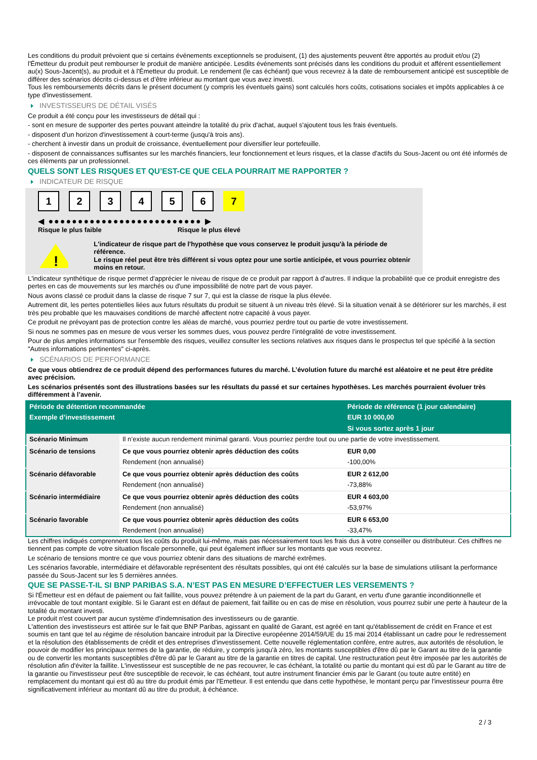Les conditions du produit prévoient que si certains événements exceptionnels se produisent, (1) des ajustements peuvent être apportés au produit et/ou (2) l'Émetteur du produit peut rembourser le produit de manière anticipée. Lesdits événements sont précisés dans les conditions du produit et afférent essentiellement au(x) Sous-Jacent(s), au produit et à l'Émetteur du produit. Le rendement (le cas échéant) que vous recevrez à la date de remboursement anticipé est susceptible de différer des scénarios décrits ci-dessus et d’être inférieur au montant que vous avez investi.
Tous les remboursements décrits dans le présent document (y compris les éventuels gains) sont calculés hors coûts, cotisations sociales et impôts applicables à ce type d'investissement.
INVESTISSEURS DE DÉTAIL VISÉS
Ce produit a été conçu pour les investisseurs de détail qui :
- sont en mesure de supporter des pertes pouvant atteindre la totalité du prix d'achat, auquel s'ajoutent tous les frais éventuels.
- disposent d'un horizon d'investissement à court-terme (jusqu'à trois ans).
- cherchent à investir dans un produit de croissance, éventuellement pour diversifier leur portefeuille.
- disposent de connaissances suffisantes sur les marchés financiers, leur fonctionnement et leurs risques, et la classe d'actifs du Sous-Jacent ou ont été informés de ces éléments par un professionnel.
QUELS SONT LES RISQUES ET QU’EST-CE QUE CELA POURRAIT ME RAPPORTER ?
INDICATEUR DE RISQUE
123456 7
◀ ●●●●●●●●●●●●●●●●●●●●●●●●●● ▶
Risque le plus faible Risque le plus élevé
!
L'indicateur de risque part de l'hypothèse que vous conservez le produit jusqu'à la période de référence.
Le risque réel peut être très différent si vous optez pour une sortie anticipée, et vous pourriez obtenir moins en retour.
L'indicateur synthétique de risque permet d'apprécier le niveau de risque de ce produit par rapport à d'autres. Il indique la probabilité que ce produit enregistre des pertes en cas de mouvements sur les marchés ou d'une impossibilité de notre part de vous payer.
Nous avons classé ce produit dans la classe de risque 7 sur 7, qui est la classe de risque la plus élevée.
Autrement dit, les pertes potentielles liées aux futurs résultats du produit se situent à un niveau très élevé. Si la situation venait à se détériorer sur les marchés, il est très peu probable que les mauvaises conditions de marché affectent notre capacité à vous payer.
Ce produit ne prévoyant pas de protection contre les aléas de marché, vous pourriez perdre tout ou partie de votre investissement.
Si nous ne sommes pas en mesure de vous verser les sommes dues, vous pouvez perdre l’intégralité de votre investissement.
Pour de plus amples informations sur l'ensemble des risques, veuillez consulter les sections relatives aux risques dans le prospectus tel que spécifié à la section "Autres informations pertinentes" ci-après.
SCÉNARIOS DE PERFORMANCE
Ce que vous obtiendrez de ce produit dépend des performances futures du marché. L’évolution future du marché est aléatoire et ne peut être prédite avec précision.
Les scénarios présentés sont des illustrations basées sur les résultats du passé et sur certaines hypothèses. Les marchés pourraient évoluer très différemment à l’avenir.
| Période de détention recommandée | | Période de référence (1 jour calendaire) |
| --- | --- | --- |
| Exemple d’investissement | | EUR 10 000,00 |
| | | Si vous sortez après 1 jour |
| Scénario Minimum | Il n’existe aucun rendement minimal garanti. Vous pourriez perdre tout ou une partie de votre investissement. | |
| Scénario de tensions | Ce que vous pourriez obtenir après déduction des coûts | EUR 0,00 |
| | Rendement (non annualisé) | -100,00% |
| Scénario défavorable | Ce que vous pourriez obtenir après déduction des coûts | EUR 2 612,00 |
| | Rendement (non annualisé) | -73,88% |
| Scénario intermédiaire | Ce que vous pourriez obtenir après déduction des coûts | EUR 4 603,00 |
| | Rendement (non annualisé) | -53,97% |
| Scénario favorable | Ce que vous pourriez obtenir après déduction des coûts | EUR 6 653,00 |
| | Rendement (non annualisé) | -33,47% |
Les chiffres indiqués comprennent tous les coûts du produit lui-même, mais pas nécessairement tous les frais dus à votre conseiller ou distributeur. Ces chiffres ne tiennent pas compte de votre situation fiscale personnelle, qui peut également influer sur les montants que vous recevrez.
Le scénario de tensions montre ce que vous pourriez obtenir dans des situations de marché extrêmes.
Les scénarios favorable, intermédiaire et défavorable représentent des résultats possibles, qui ont été calculés sur la base de simulations utilisant la performance passée du Sous-Jacent sur les 5 dernières années.
QUE SE PASSE-T-IL SI BNP PARIBAS S.A. N’EST PAS EN MESURE D’EFFECTUER LES VERSEMENTS ?
Si l'Émetteur est en défaut de paiement ou fait faillite, vous pouvez prétendre à un paiement de la part du Garant, en vertu d'une garantie inconditionnelle et irrévocable de tout montant exigible. Si le Garant est en défaut de paiement, fait faillite ou en cas de mise en résolution, vous pourrez subir une perte à hauteur de la totalité du montant investi.
Le produit n'est couvert par aucun système d'indemnisation des investisseurs ou de garantie.
L'attention des investisseurs est attirée sur le fait que BNP Paribas, agissant en qualité de Garant, est agréé en tant qu'établissement de crédit en France et est soumis en tant que tel au régime de résolution bancaire introduit par la Directive européenne 2014/59/UE du 15 mai 2014 établissant un cadre pour le redressement et la résolution des établissements de crédit et des entreprises d'investissement. Cette nouvelle réglementation confère, entre autres, aux autorités de résolution, le pouvoir de modifier les principaux termes de la garantie, de réduire, y compris jusqu'à zéro, les montants susceptibles d'être dû par le Garant au titre de la garantie ou de convertir les montants susceptibles d'être dû par le Garant au titre de la garantie en titres de capital. Une restructuration peut être imposée par les autorités de résolution afin d'éviter la faillite. L'investisseur est susceptible de ne pas recouvrer, le cas échéant, la totalité ou partie du montant qui est dû par le Garant au titre de la garantie ou l'investisseur peut être susceptible de recevoir, le cas échéant, tout autre instrument financier émis par le Garant (ou toute autre entité) en remplacement du montant qui est dû au titre du produit émis par l'Emetteur. Il est entendu que dans cette hypothèse, le montant perçu par l'investisseur pourra être significativement inférieur au montant dû au titre du produit, à échéance.
2 / 3